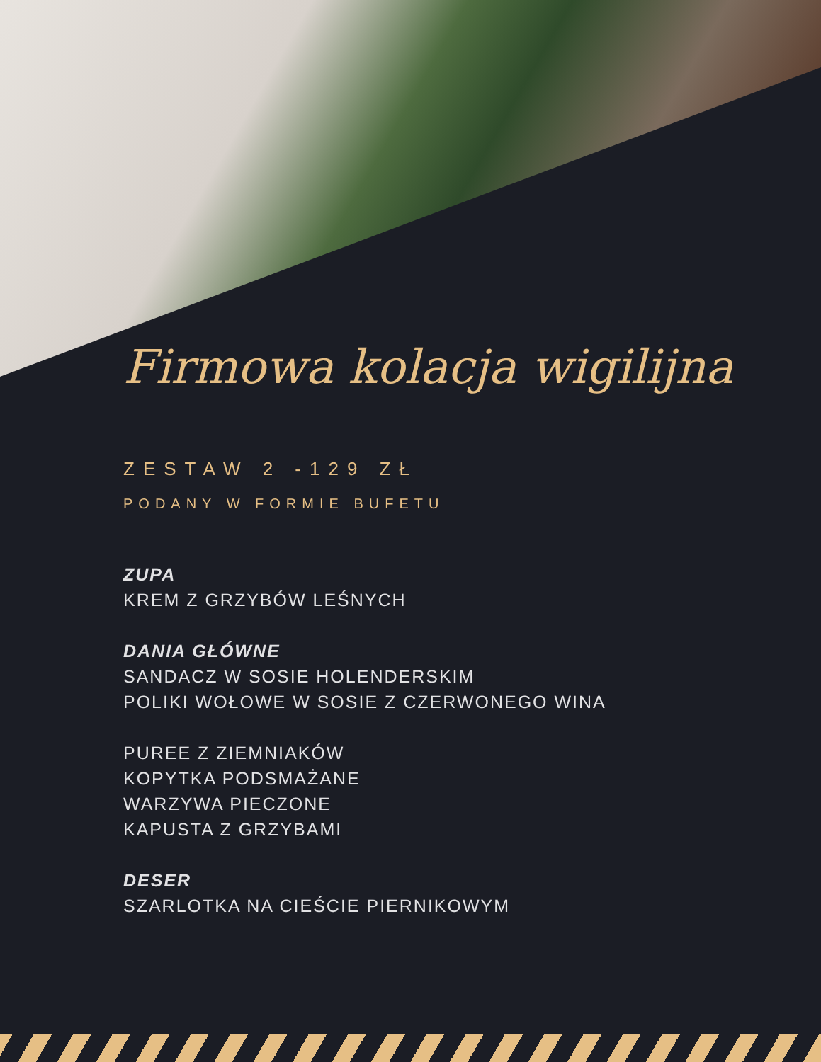Firmowa kolacja wigilijna
ZESTAW 2 -129 ZŁ
PODANY W FORMIE BUFETU
ZUPA
KREM Z GRZYBÓW LEŚNYCH
DANIA GŁÓWNE
SANDACZ W SOSIE HOLENDERSKIM
POLIKI WOŁOWE W SOSIE Z CZERWONEGO WINA
PUREE Z ZIEMNIAKÓW
KOPYTKA PODSMAŻANE
WARZYWA PIECZONE
KAPUSTA Z GRZYBAMI
DESER
SZARLOTKA NA CIEŚCIE PIERNIKOWYM